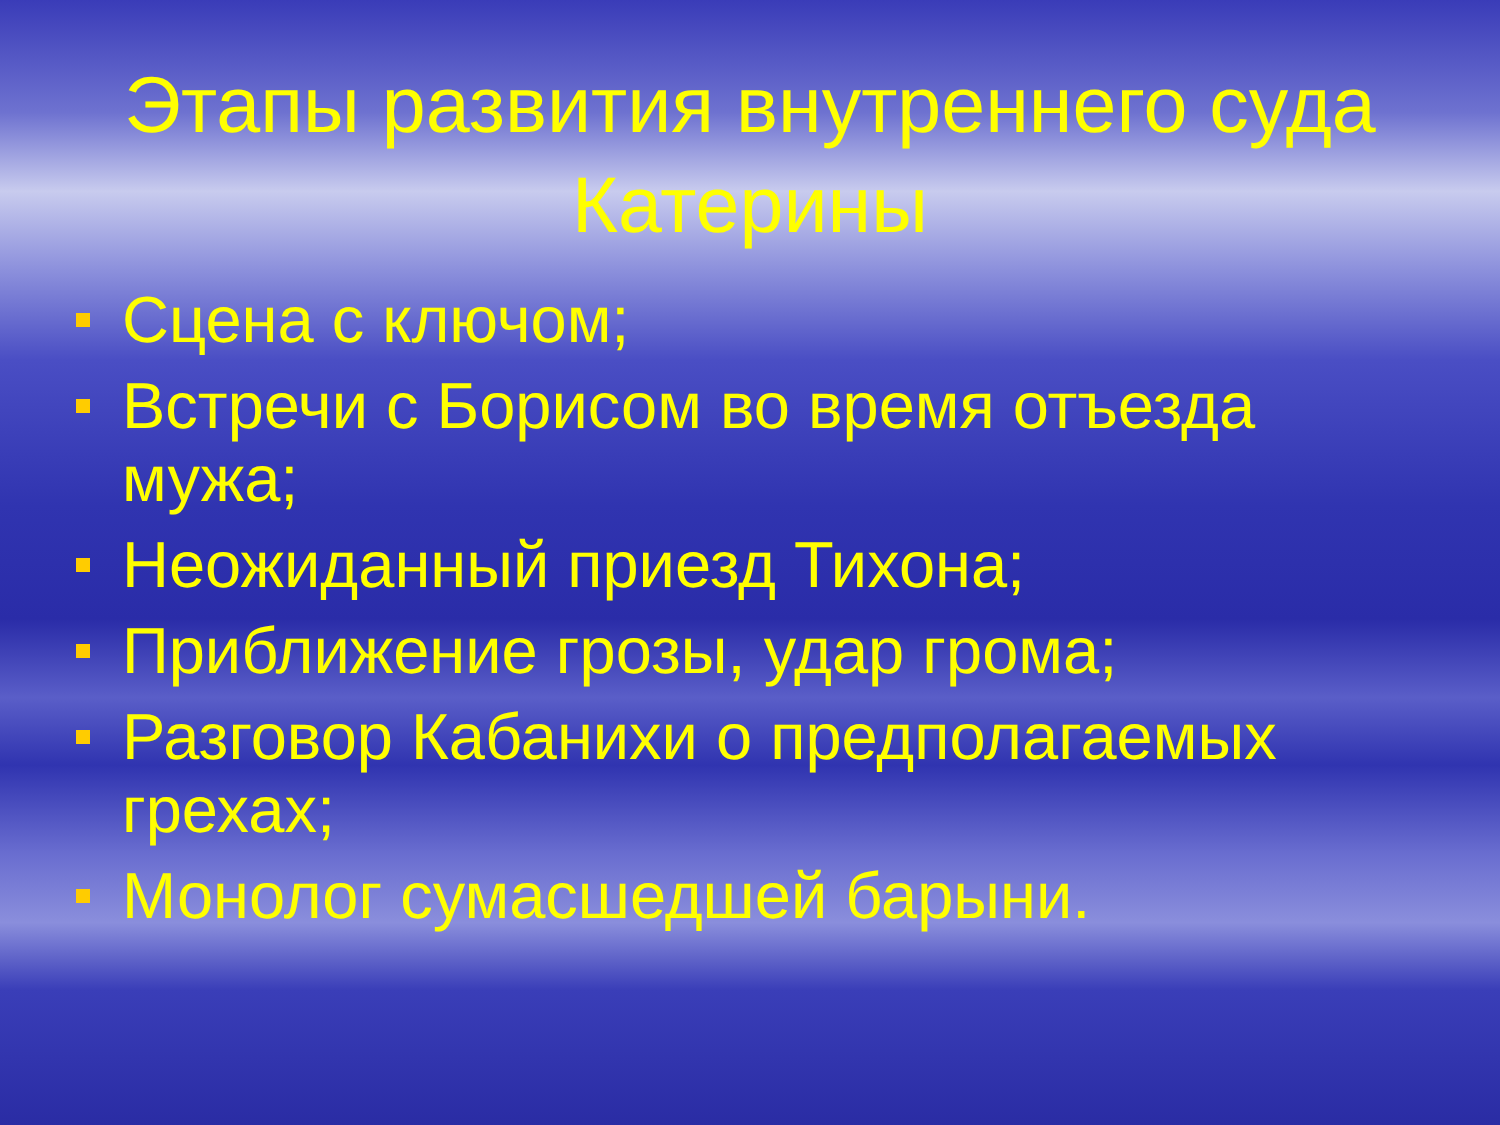Этапы развития внутреннего суда Катерины
Сцена с ключом;
Встречи с Борисом во время отъезда мужа;
Неожиданный приезд Тихона;
Приближение грозы, удар грома;
Разговор Кабанихи о предполагаемых грехах;
Монолог сумасшедшей барыни.